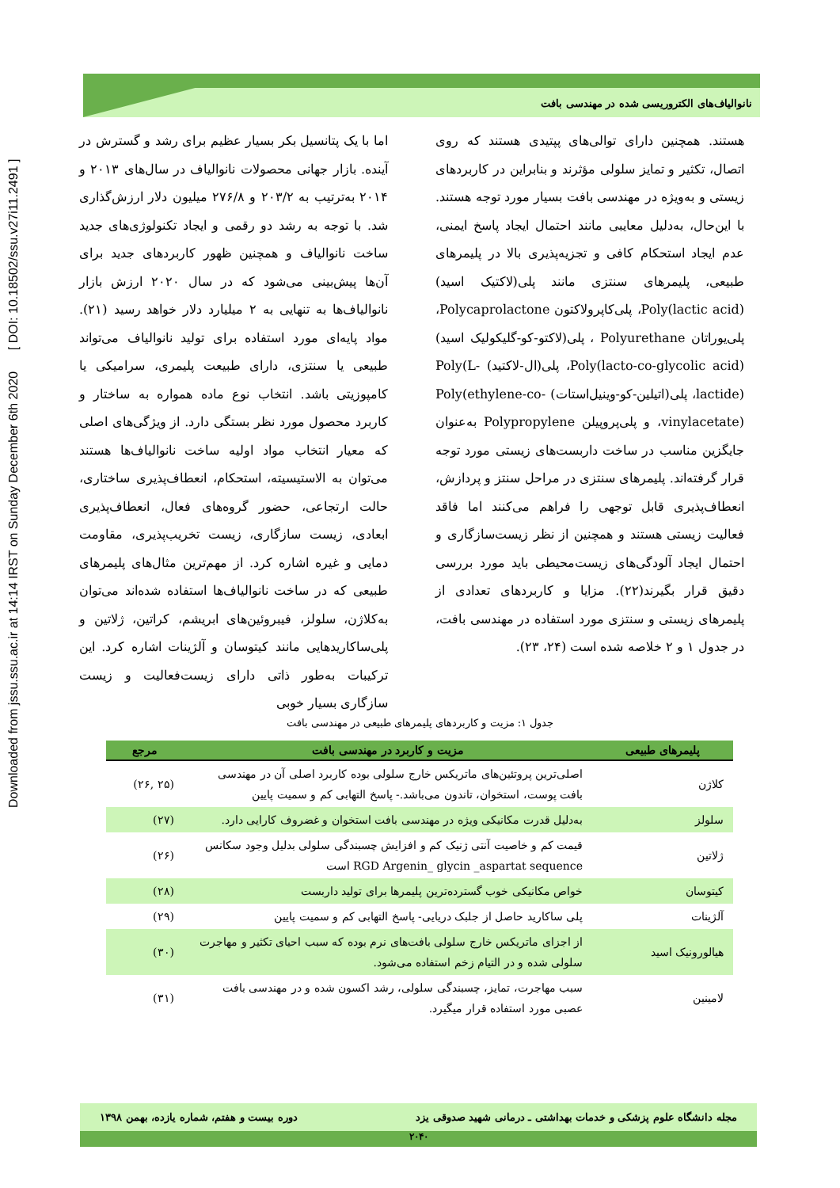Downloaded from jssu.ssu.ac.ir at 14:14 IRST on Sunday December 6th 2020 [ DOI: 10.18502/ssu.v27i11.2491 ]
نانوالیاف‌های الکتروریسی شده در مهندسی بافت
اما با یک پتانسیل بکر بسیار عظیم برای رشد و گسترش در آینده. بازار جهانی محصولات نانوالیاف در سال‌های ۲۰۱۳ و ۲۰۱۴ به‌ترتیب به ۲۰۳/۲ و ۲۷۶/۸ میلیون دلار ارزش‌گذاری شد. با توجه به رشد دو رقمی و ایجاد تکنولوژی‌های جدید ساخت نانوالیاف و همچنین ظهور کاربردهای جدید برای آن‌ها پیش‌بینی می‌شود که در سال ۲۰۲۰ ارزش بازار نانوالیاف‌ها به تنهایی به ۲ میلیارد دلار خواهد رسید (۲۱). مواد پایه‌ای مورد استفاده برای تولید نانوالیاف می‌تواند طبیعی یا سنتزی، دارای طبیعت پلیمری، سرامیکی یا کامپوزیتی باشد. انتخاب نوع ماده همواره به ساختار و کاربرد محصول مورد نظر بستگی دارد. از ویژگی‌های اصلی که معیار انتخاب مواد اولیه ساخت نانوالیاف‌ها هستند می‌توان به الاستیسیته، استحکام، انعطاف‌پذیری ساختاری، حالت ارتجاعی، حضور گروه‌های فعال، انعطاف‌پذیری ابعادی، زیست سازگاری، زیست تخریب‌پذیری، مقاومت دمایی و غیره اشاره کرد. از مهم‌ترین مثال‌های پلیمرهای طبیعی که در ساخت نانوالیاف‌ها استفاده شده‌اند می‌توان به‌کلاژن، سلولز، فیبروئین‌های ابریشم، کراتین، ژلاتین و پلی‌ساکاریدهایی مانند کیتوسان و آلژینات اشاره کرد. این ترکیبات به‌طور ذاتی دارای زیست‌فعالیت و زیست سازگاری بسیار خوبی
هستند. همچنین دارای توالی‌های پپتیدی هستند که روی اتصال، تکثیر و تمایز سلولی مؤثرند و بنابراین در کاربردهای زیستی و به‌ویژه در مهندسی بافت بسیار مورد توجه هستند. با این‌حال، به‌دلیل معایبی مانند احتمال ایجاد پاسخ ایمنی، عدم ایجاد استحکام کافی و تجزیه‌پذیری بالا در پلیمرهای طبیعی، پلیمرهای سنتزی مانند پلی(لاکتیک اسید) Poly(lactic acid)، پلی‌کاپرولاکتون Polycaprolactone، پلی‌یوراتان Polyurethane ، پلی(لاکتو-کو-گلیکولیک اسید) Poly(lacto-co-glycolic acid)، پلی(ال-لاکتید) Poly(L-lactide)، پلی(اتیلین-کو-وینیل‌استات) Poly(ethylene-co-vinylacetate)، و پلی‌پروپیلن Polypropylene به‌عنوان جایگزین مناسب در ساخت داربست‌های زیستی مورد توجه قرار گرفته‌اند. پلیمرهای سنتزی در مراحل سنتز و پردازش، انعطاف‌پذیری قابل توجهی را فراهم می‌کنند اما فاقد فعالیت زیستی هستند و همچنین از نظر زیست‌سازگاری و احتمال ایجاد آلودگی‌های زیست‌محیطی باید مورد بررسی دقیق قرار بگیرند(۲۲). مزایا و کاربردهای تعدادی از پلیمرهای زیستی و سنتزی مورد استفاده در مهندسی بافت، در جدول ۱ و ۲ خلاصه شده است (۲۴، ۲۳).
جدول ۱: مزیت و کاربردهای پلیمرهای طبیعی در مهندسی بافت
| پلیمرهای طبیعی | مزیت و کاربرد در مهندسی بافت | مرجع |
| --- | --- | --- |
| کلاژن | اصلی‌ترین پروتئین‌های ماتریکس خارج سلولی بوده کاربرد اصلی آن در مهندسی بافت پوست، استخوان، تاندون می‌باشد.- پاسخ التهابی کم و سمیت پایین | (۲۵ ,۲۶) |
| سلولز | به‌دلیل قدرت مکانیکی ویژه در مهندسی بافت استخوان و غضروف کارایی دارد. | (۲۷) |
| ژلاتین | قیمت کم و خاصیت آنتی ژنیک کم و افزایش چسبندگی سلولی بدلیل وجود سکانس RGD Argenin_ glycin _aspartat sequence است | (۲۶) |
| کیتوسان | خواص مکانیکی خوب گسترده‌ترین پلیمرها برای تولید داربست | (۲۸) |
| آلژینات | پلی ساکارید حاصل از جلبک دریایی- پاسخ التهابی کم و سمیت پایین | (۲۹) |
| هیالورونیک اسید | از اجزای ماتریکس خارج سلولی بافت‌های نرم بوده که سبب احیای تکثیر و مهاجرت سلولی شده و در التیام زخم استفاده می‌شود. | (۳۰) |
| لامینین | سبب مهاجرت، تمایز، چسبندگی سلولی، رشد اکسون شده و در مهندسی بافت عصبی مورد استفاده قرار میگیرد. | (۳۱) |
مجله دانشگاه علوم پزشکی و خدمات بهداشتی ـ درمانی شهید صدوقی یزد دوره بیست و هفتم، شماره یازده، بهمن ۱۳۹۸
۲۰۴۰